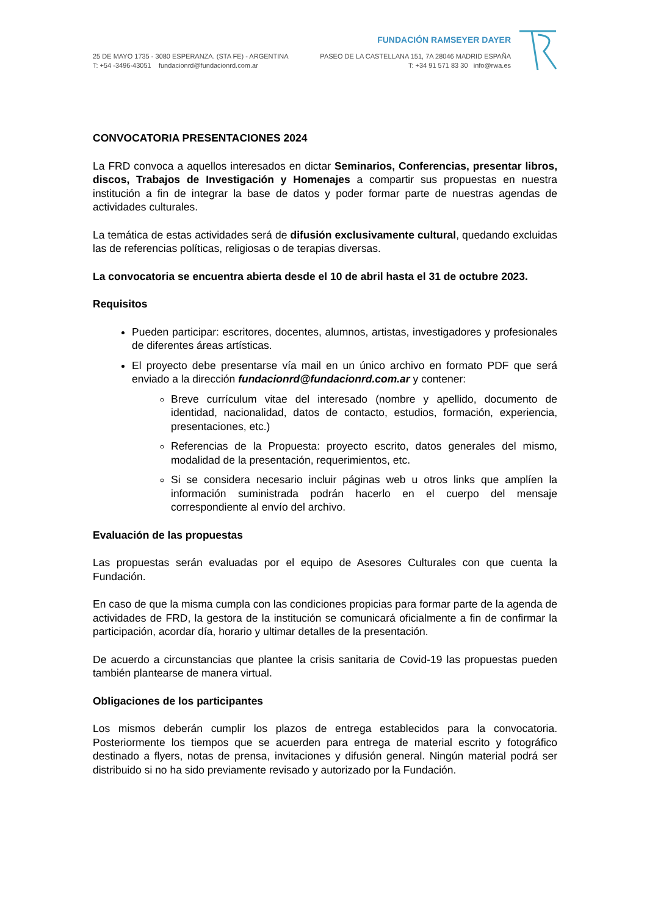25 DE MAYO 1735 - 3080 ESPERANZA. (STA FE) - ARGENTINA
T: +54 -3496-43051 fundacionrd@fundacionrd.com.ar
FUNDACIÓN RAMSEYER DAYER
PASEO DE LA CASTELLANA 151, 7A 28046 MADRID ESPAÑA
T: +34 91 571 83 30 info@rwa.es
CONVOCATORIA PRESENTACIONES 2024
La FRD convoca a aquellos interesados en dictar Seminarios, Conferencias, presentar libros, discos, Trabajos de Investigación y Homenajes a compartir sus propuestas en nuestra institución a fin de integrar la base de datos y poder formar parte de nuestras agendas de actividades culturales.
La temática de estas actividades será de difusión exclusivamente cultural, quedando excluidas las de referencias políticas, religiosas o de terapias diversas.
La convocatoria se encuentra abierta desde el 10 de abril hasta el 31 de octubre 2023.
Requisitos
Pueden participar: escritores, docentes, alumnos, artistas, investigadores y profesionales de diferentes áreas artísticas.
El proyecto debe presentarse vía mail en un único archivo en formato PDF que será enviado a la dirección fundacionrd@fundacionrd.com.ar y contener:
Breve currículum vitae del interesado (nombre y apellido, documento de identidad, nacionalidad, datos de contacto, estudios, formación, experiencia, presentaciones, etc.)
Referencias de la Propuesta: proyecto escrito, datos generales del mismo, modalidad de la presentación, requerimientos, etc.
Si se considera necesario incluir páginas web u otros links que amplíen la información suministrada podrán hacerlo en el cuerpo del mensaje correspondiente al envío del archivo.
Evaluación de las propuestas
Las propuestas serán evaluadas por el equipo de Asesores Culturales con que cuenta la Fundación.
En caso de que la misma cumpla con las condiciones propicias para formar parte de la agenda de actividades de FRD, la gestora de la institución se comunicará oficialmente a fin de confirmar la participación, acordar día, horario y ultimar detalles de la presentación.
De acuerdo a circunstancias que plantee la crisis sanitaria de Covid-19 las propuestas pueden también plantearse de manera virtual.
Obligaciones de los participantes
Los mismos deberán cumplir los plazos de entrega establecidos para la convocatoria. Posteriormente los tiempos que se acuerden para entrega de material escrito y fotográfico destinado a flyers, notas de prensa, invitaciones y difusión general. Ningún material podrá ser distribuido si no ha sido previamente revisado y autorizado por la Fundación.